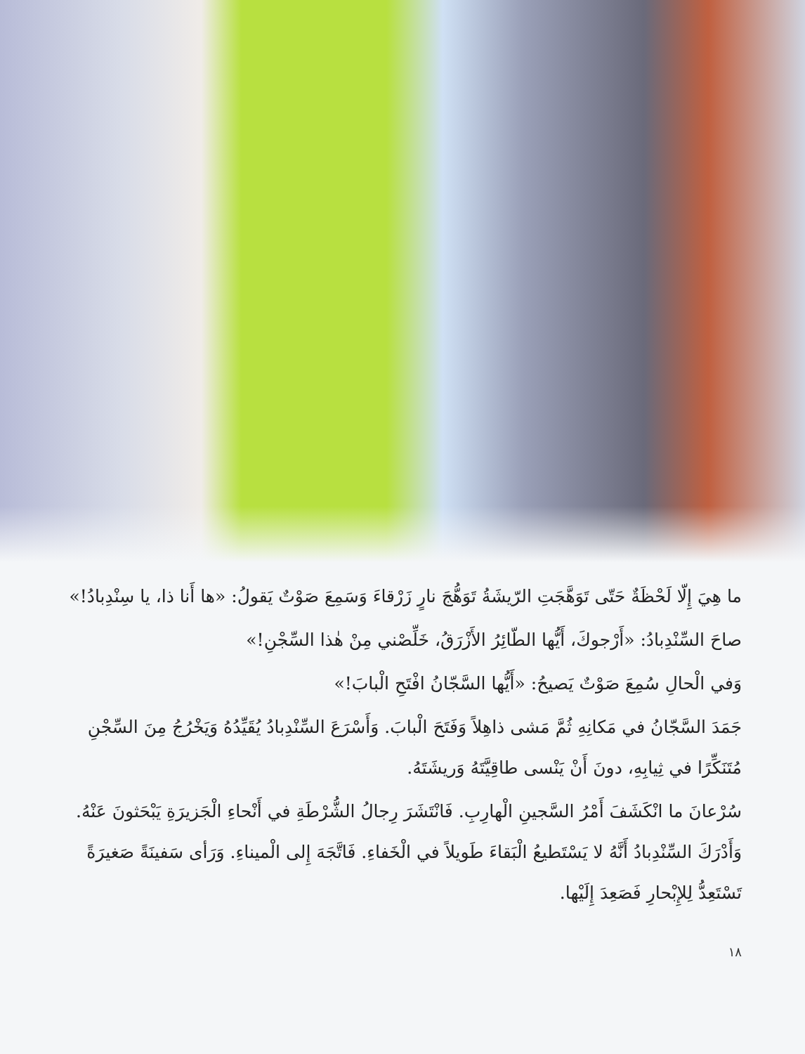ما هِيَ إِلّا لَحْظَةٌ حَتّى تَوَهَّجَتِ الرّيشَةُ تَوَهُّجَ نارٍ زَرْقاءَ وَسَمِعَ صَوْتٌ يَقولُ: «ها أَنا ذا، يا سِنْدِبادُ!»
صاحَ السِّنْدِبادُ: «أَرْجوكَ، أَيُّها الطّائِرُ الأَزْرَقُ، خَلِّصْني مِنْ هٰذا السِّجْنِ!»
وَفي الْحالِ سُمِعَ صَوْتٌ يَصيحُ: «أَيُّها السَّجّانُ افْتَحِ الْبابَ!»
جَمَدَ السَّجّانُ في مَكانِهِ ثُمَّ مَشى ذاهِلاً وَفَتَحَ الْبابَ. وَأَسْرَعَ السِّنْدِبادُ يُقَيِّدُهُ وَيَخْرُجُ مِنَ السِّجْنِ مُتَنَكِّرًا في ثِيابِهِ، دونَ أَنْ يَنْسى طاقِيَّتَهُ وَريشَتَهُ.
سُرْعانَ ما انْكَشَفَ أَمْرُ السَّجينِ الْهارِبِ. فَانْتَشَرَ رِجالُ الشُّرْطَةِ في أَنْحاءِ الْجَزيرَةِ يَبْحَثونَ عَنْهُ. وَأَدْرَكَ السِّنْدِبادُ أَنَّهُ لا يَسْتَطيعُ الْبَقاءَ طَويلاً في الْخَفاءِ. فَاتَّجَهَ إِلى الْميناءِ. وَرَأى سَفينَةً صَغيرَةً تَسْتَعِدُّ لِلإِبْحارِ فَصَعِدَ إِلَيْها.
١٨